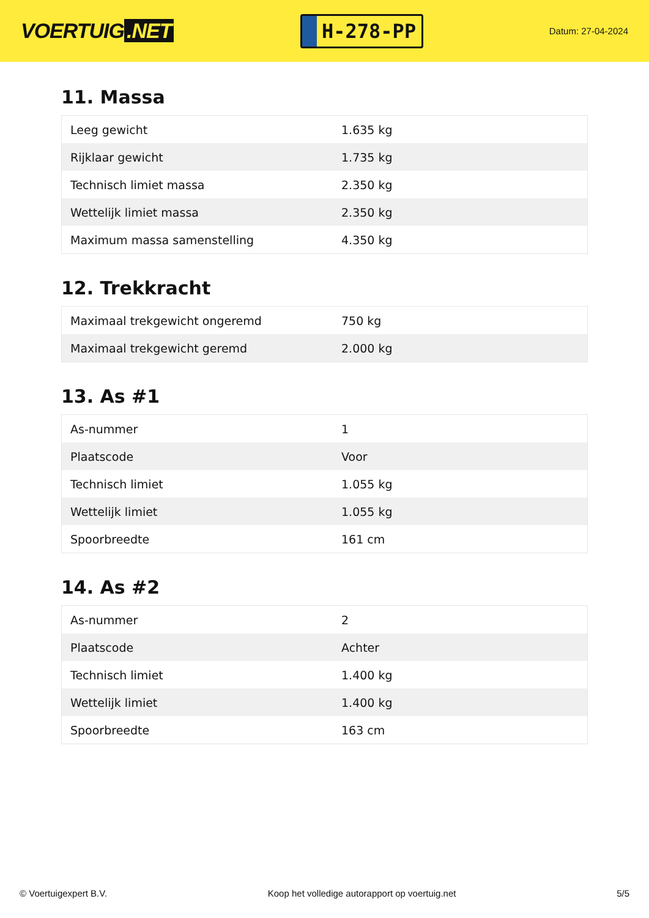VOERTUIG.NET
H-278-PP
Datum: 27-04-2024
11. Massa
| Leeg gewicht | 1.635 kg |
| Rijklaar gewicht | 1.735 kg |
| Technisch limiet massa | 2.350 kg |
| Wettelijk limiet massa | 2.350 kg |
| Maximum massa samenstelling | 4.350 kg |
12. Trekkracht
| Maximaal trekgewicht ongeremd | 750 kg |
| Maximaal trekgewicht geremd | 2.000 kg |
13. As #1
| As-nummer | 1 |
| Plaatscode | Voor |
| Technisch limiet | 1.055 kg |
| Wettelijk limiet | 1.055 kg |
| Spoorbreedte | 161 cm |
14. As #2
| As-nummer | 2 |
| Plaatscode | Achter |
| Technisch limiet | 1.400 kg |
| Wettelijk limiet | 1.400 kg |
| Spoorbreedte | 163 cm |
© Voertuigexpert B.V. Koop het volledige autorapport op voertuig.net 5/5